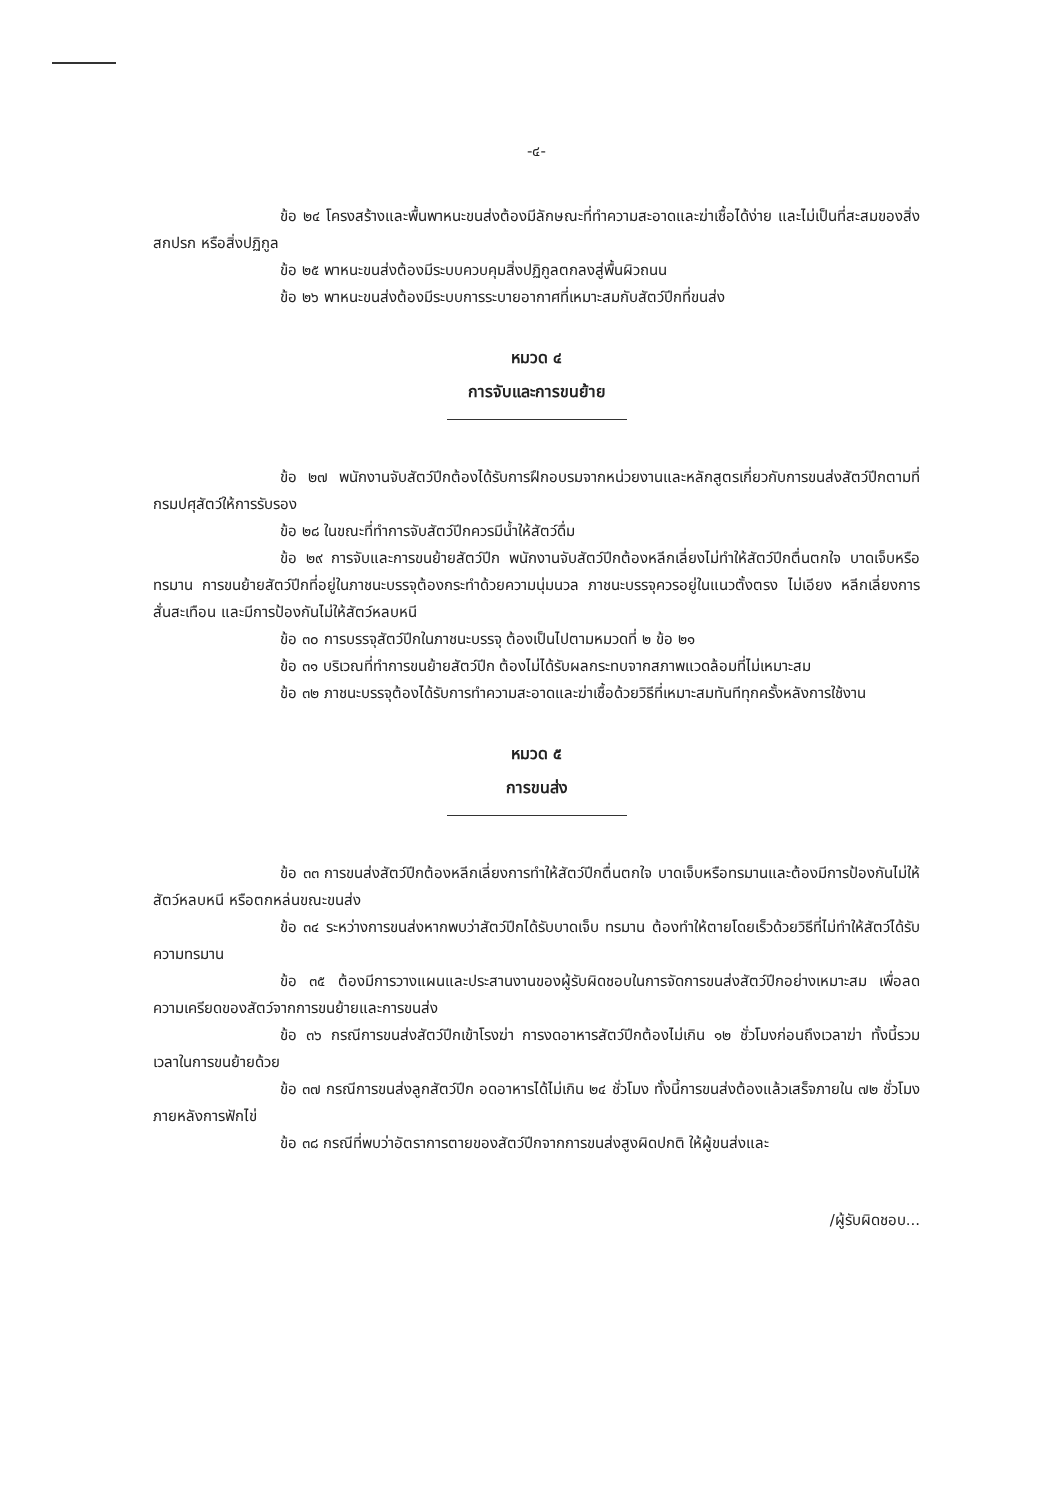-๔-
ข้อ ๒๔ โครงสร้างและพื้นพาหนะขนส่งต้องมีลักษณะที่ทำความสะอาดและฆ่าเชื้อได้ง่าย และไม่เป็นที่สะสมของสิ่งสกปรก หรือสิ่งปฏิกูล
ข้อ ๒๕ พาหนะขนส่งต้องมีระบบควบคุมสิ่งปฏิกูลตกลงสู่พื้นผิวถนน
ข้อ ๒๖ พาหนะขนส่งต้องมีระบบการระบายอากาศที่เหมาะสมกับสัตว์ปีกที่ขนส่ง
หมวด ๔
การจับและการขนย้าย
ข้อ ๒๗ พนักงานจับสัตว์ปีกต้องได้รับการฝึกอบรมจากหน่วยงานและหลักสูตรเกี่ยวกับการขนส่งสัตว์ปีกตามที่กรมปศุสัตว์ให้การรับรอง
ข้อ ๒๘ ในขณะที่ทำการจับสัตว์ปีกควรมีน้ำให้สัตว์ดื่ม
ข้อ ๒๙ การจับและการขนย้ายสัตว์ปีก พนักงานจับสัตว์ปีกต้องหลีกเลี่ยงไม่ทำให้สัตว์ปีกตื่นตกใจ บาดเจ็บหรือทรมาน การขนย้ายสัตว์ปีกที่อยู่ในภาชนะบรรจุต้องกระทำด้วยความนุ่มนวล ภาชนะบรรจุควรอยู่ในแนวตั้งตรง ไม่เอียง หลีกเลี่ยงการสั่นสะเทือน และมีการป้องกันไม่ให้สัตว์หลบหนี
ข้อ ๓๐ การบรรจุสัตว์ปีกในภาชนะบรรจุ ต้องเป็นไปตามหมวดที่ ๒ ข้อ ๒๑
ข้อ ๓๑ บริเวณที่ทำการขนย้ายสัตว์ปีก ต้องไม่ได้รับผลกระทบจากสภาพแวดล้อมที่ไม่เหมาะสม
ข้อ ๓๒ ภาชนะบรรจุต้องได้รับการทำความสะอาดและฆ่าเชื้อด้วยวิธีที่เหมาะสมทันทีทุกครั้งหลังการใช้งาน
หมวด ๕
การขนส่ง
ข้อ ๓๓ การขนส่งสัตว์ปีกต้องหลีกเลี่ยงการทำให้สัตว์ปีกตื่นตกใจ บาดเจ็บหรือทรมานและต้องมีการป้องกันไม่ให้สัตว์หลบหนี หรือตกหล่นขณะขนส่ง
ข้อ ๓๔ ระหว่างการขนส่งหากพบว่าสัตว์ปีกได้รับบาดเจ็บ ทรมาน ต้องทำให้ตายโดยเร็วด้วยวิธีที่ไม่ทำให้สัตว์ได้รับความทรมาน
ข้อ ๓๕ ต้องมีการวางแผนและประสานงานของผู้รับผิดชอบในการจัดการขนส่งสัตว์ปีกอย่างเหมาะสม เพื่อลดความเครียดของสัตว์จากการขนย้ายและการขนส่ง
ข้อ ๓๖ กรณีการขนส่งสัตว์ปีกเข้าโรงฆ่า การงดอาหารสัตว์ปีกต้องไม่เกิน ๑๒ ชั่วโมงก่อนถึงเวลาฆ่า ทั้งนี้รวมเวลาในการขนย้ายด้วย
ข้อ ๓๗ กรณีการขนส่งลูกสัตว์ปีก อดอาหารได้ไม่เกิน ๒๔ ชั่วโมง ทั้งนี้การขนส่งต้องแล้วเสร็จภายใน ๗๒ ชั่วโมงภายหลังการฟักไข่
ข้อ ๓๘ กรณีที่พบว่าอัตราการตายของสัตว์ปีกจากการขนส่งสูงผิดปกติ ให้ผู้ขนส่งและ
/ผู้รับผิดชอบ...